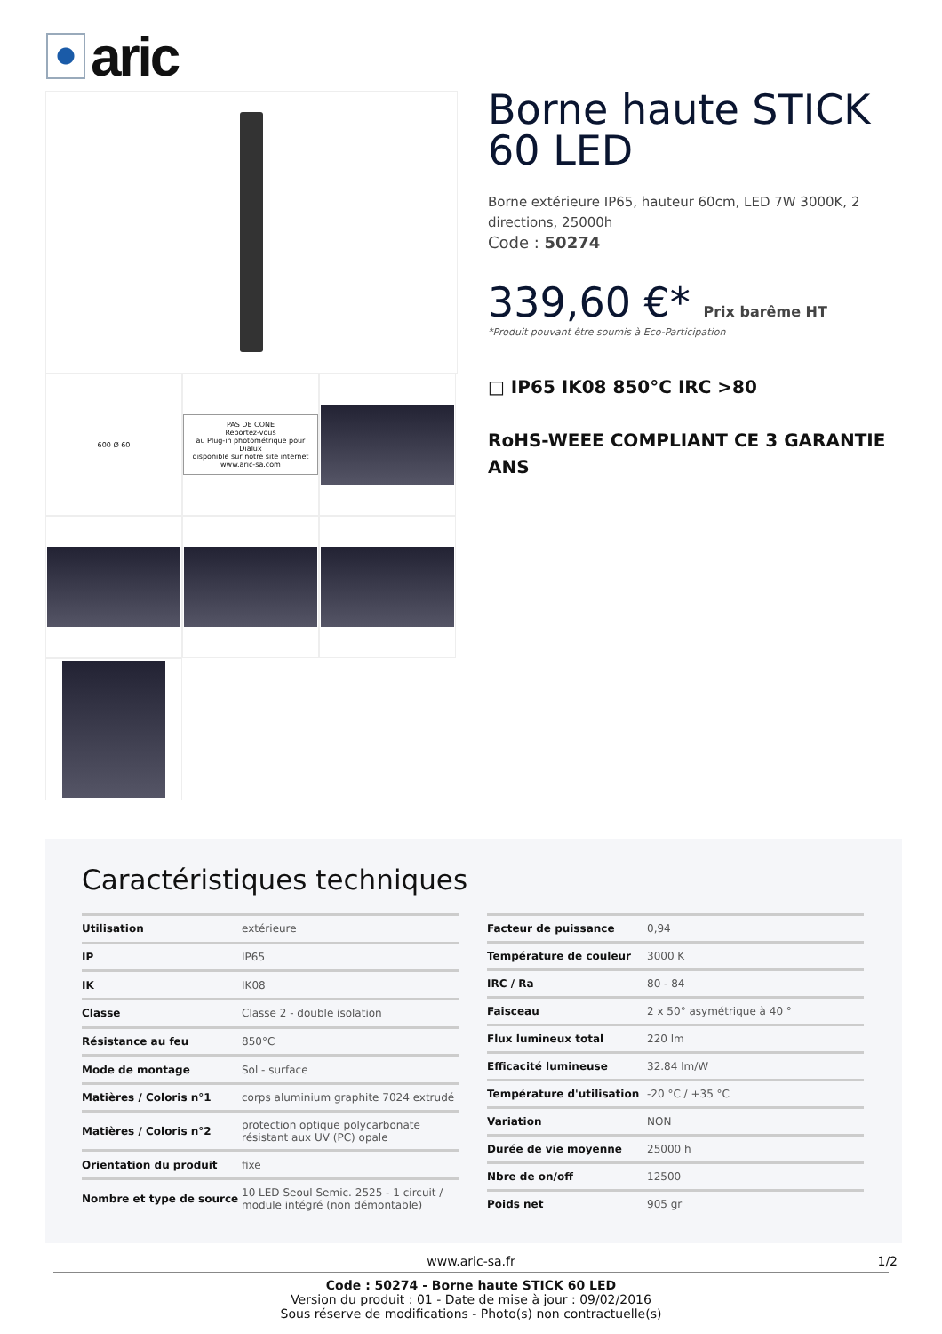aric
600 Ø 60
PAS DE CONE
Reportez-vous
au Plug-in photométrique pour Dialux
disponible sur notre site internet
www.aric-sa.com
Borne haute STICK 60 LED
Borne extérieure IP65, hauteur 60cm, LED 7W 3000K, 2 directions, 25000h
Code : 50274
339,60 €* Prix barême HT
*Produit pouvant être soumis à Eco-Participation
□ IP65 IK08 850°C IRC >80
RoHS-WEEE COMPLIANT CE 3 GARANTIE ANS
Caractéristiques techniques
| Utilisation | extérieure |
| IP | IP65 |
| IK | IK08 |
| Classe | Classe 2 - double isolation |
| Résistance au feu | 850°C |
| Mode de montage | Sol - surface |
| Matières / Coloris n°1 | corps aluminium graphite 7024 extrudé |
| Matières / Coloris n°2 | protection optique polycarbonate résistant aux UV (PC) opale |
| Orientation du produit | fixe |
| Nombre et type de source | 10 LED Seoul Semic. 2525 - 1 circuit / module intégré (non démontable) |
| Facteur de puissance | 0,94 |
| Température de couleur | 3000 K |
| IRC / Ra | 80 - 84 |
| Faisceau | 2 x 50° asymétrique à 40 ° |
| Flux lumineux total | 220 lm |
| Efficacité lumineuse | 32.84 lm/W |
| Température d'utilisation | -20 °C / +35 °C |
| Variation | NON |
| Durée de vie moyenne | 25000 h |
| Nbre de on/off | 12500 |
| Poids net | 905 gr |
www.aric-sa.fr 1/2
Code : 50274 - Borne haute STICK 60 LED
Version du produit : 01 - Date de mise à jour : 09/02/2016
Sous réserve de modifications - Photo(s) non contractuelle(s)